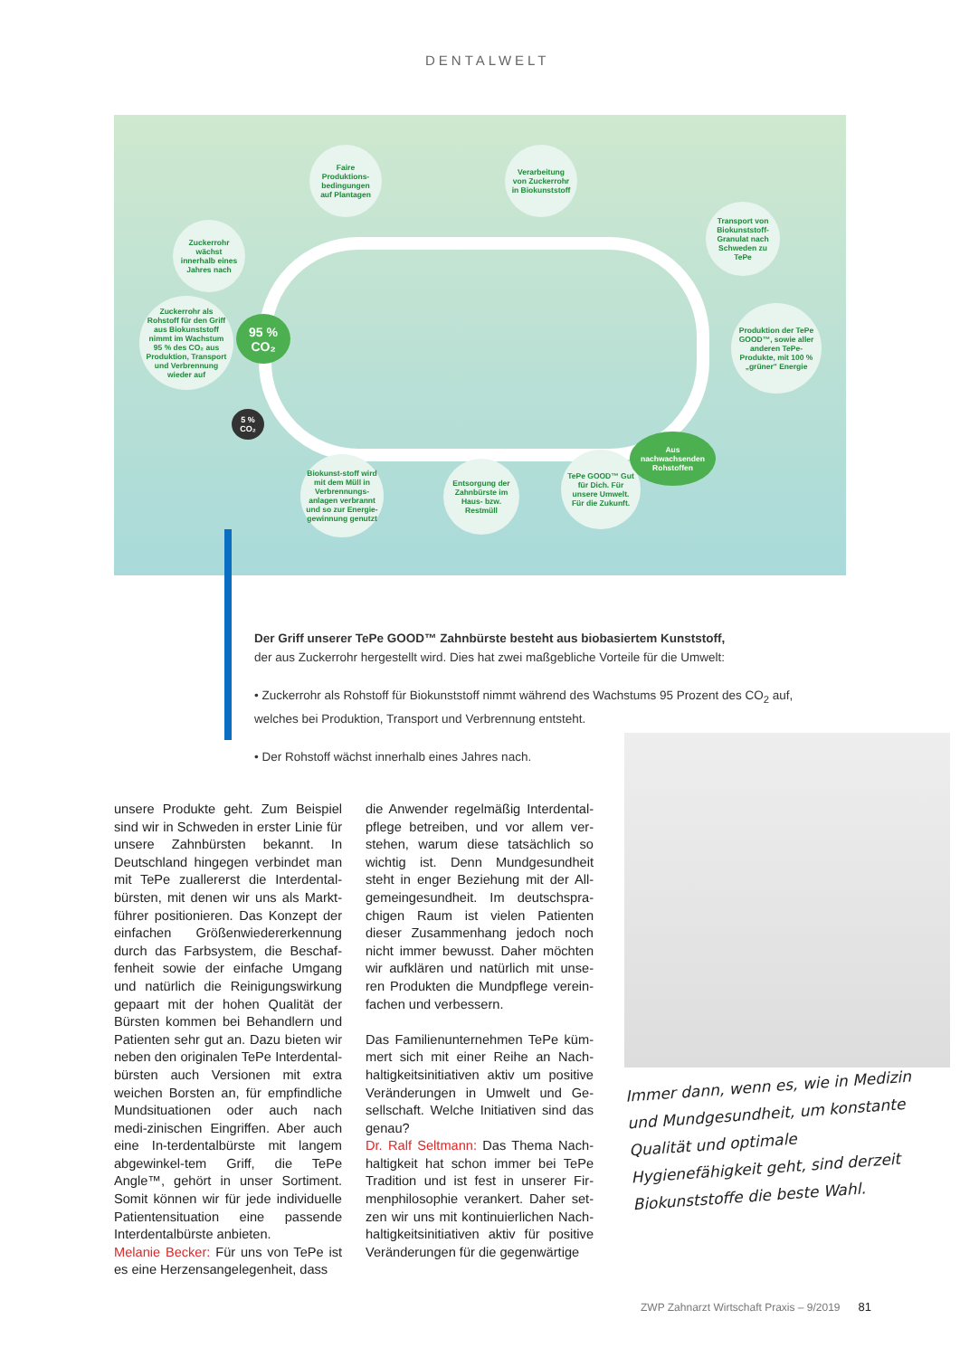DENTALWELT
Faire Produktions-bedingungen auf Plantagen
Verarbeitung von Zuckerrohr in Biokunststoff
Zuckerrohr wächst innerhalb eines Jahres nach
Transport von Biokunststoff-Granulat nach Schweden zu TePe
Zuckerrohr als Rohstoff für den Griff aus Biokunststoff nimmt im Wachstum 95 % des CO₂ aus Produktion, Transport und Verbrennung wieder auf
95 % CO₂
Produktion der TePe GOOD™, sowie aller anderen TePe-Produkte, mit 100 % „grüner" Energie
5 % CO₂
Biokunst-stoff wird mit dem Müll in Verbrennungs-anlagen verbrannt und so zur Energie-gewinnung genutzt
Entsorgung der Zahnbürste im Haus- bzw. Restmüll
TePe GOOD™ Gut für Dich. Für unsere Umwelt. Für die Zukunft.
Aus nachwachsenden Rohstoffen
Der Griff unserer TePe GOOD™ Zahnbürste besteht aus biobasiertem Kunststoff,
der aus Zuckerrohr hergestellt wird. Dies hat zwei maßgebliche Vorteile für die Umwelt:
• Zuckerrohr als Rohstoff für Biokunststoff nimmt während des Wachstums 95 Prozent des CO<sub>2</sub> auf, welches bei Produktion, Transport und Verbrennung entsteht.
• Der Rohstoff wächst innerhalb eines Jahres nach.
unsere Produkte geht. Zum Beispiel sind wir in Schweden in erster Linie für unsere Zahnbürsten bekannt. In Deutschland hingegen verbindet man mit TePe zuallererst die Interdental-bürsten, mit denen wir uns als Markt-führer positionieren. Das Konzept der einfachen Größenwiedererkennung durch das Farbsystem, die Beschaf-fenheit sowie der einfache Umgang und natürlich die Reinigungswirkung gepaart mit der hohen Qualität der Bürsten kommen bei Behandlern und Patienten sehr gut an. Dazu bieten wir neben den originalen TePe Interdental-bürsten auch Versionen mit extra weichen Borsten an, für empfindliche Mundsituationen oder auch nach medi-zinischen Eingriffen. Aber auch eine In-terdentalbürste mit langem abgewinkel-tem Griff, die TePe Angle™, gehört in unser Sortiment. Somit können wir für jede individuelle Patientensituation eine passende Interdentalbürste anbieten.
Melanie Becker: Für uns von TePe ist es eine Herzensangelegenheit, dass
die Anwender regelmäßig Interdental-pflege betreiben, und vor allem ver-stehen, warum diese tatsächlich so wichtig ist. Denn Mundgesundheit steht in enger Beziehung mit der All-gemeingesundheit. Im deutschspra-chigen Raum ist vielen Patienten dieser Zusammenhang jedoch noch nicht immer bewusst. Daher möchten wir aufklären und natürlich mit unse-ren Produkten die Mundpflege verein-fachen und verbessern.
Das Familienunternehmen TePe küm-mert sich mit einer Reihe an Nach-haltigkeitsinitiativen aktiv um positive Veränderungen in Umwelt und Ge-sellschaft. Welche Initiativen sind das genau?
Dr. Ralf Seltmann: Das Thema Nach-haltigkeit hat schon immer bei TePe Tradition und ist fest in unserer Fir-menphilosophie verankert. Daher set-zen wir uns mit kontinuierlichen Nach-haltigkeitsinitiativen aktiv für positive Veränderungen für die gegenwärtige
Immer dann, wenn es, wie in Medizin und Mundgesundheit, um konstante Qualität und optimale Hygienefähigkeit geht, sind derzeit Biokunststoffe die beste Wahl.
ZWP Zahnarzt Wirtschaft Praxis – 9/2019 81